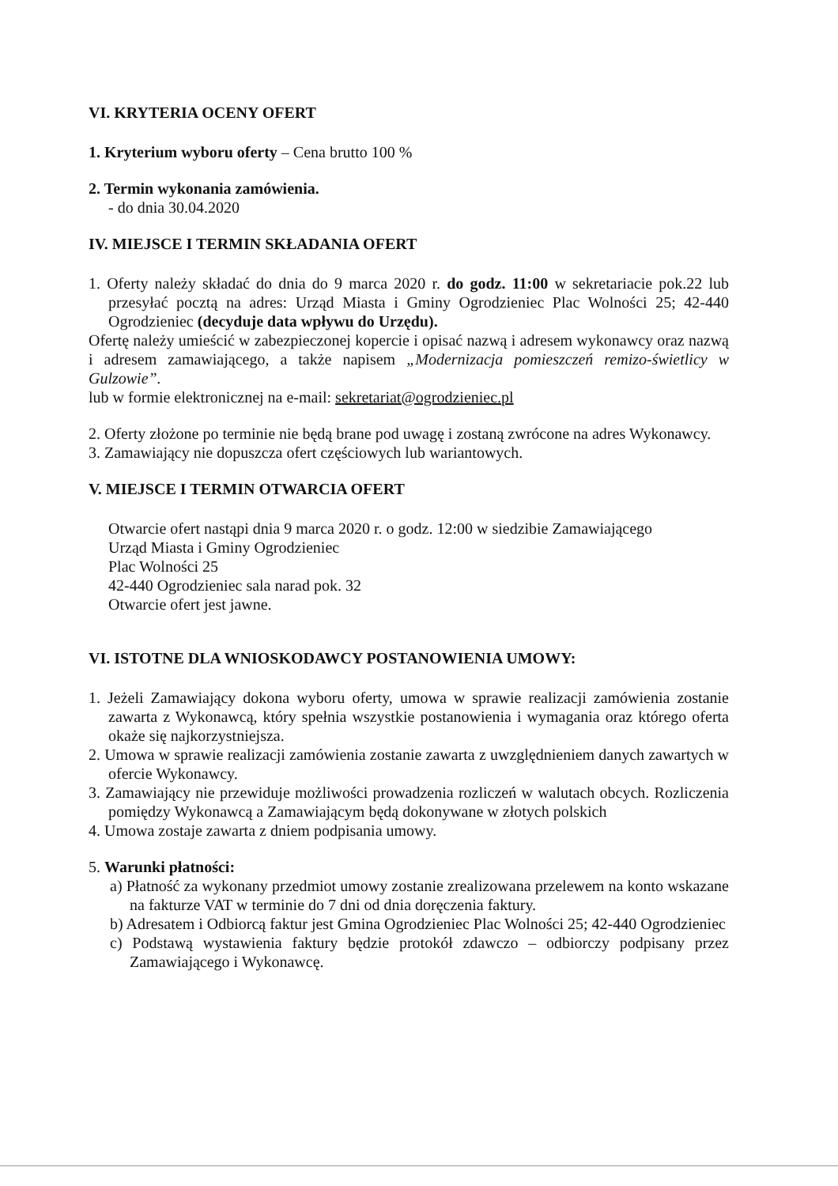VI. KRYTERIA OCENY OFERT
1. Kryterium wyboru oferty – Cena brutto 100 %
2. Termin wykonania zamówienia.
- do dnia 30.04.2020
IV. MIEJSCE I TERMIN SKŁADANIA OFERT
1. Oferty należy składać do dnia do 9 marca 2020 r. do godz. 11:00 w sekretariacie pok.22 lub przesyłać pocztą na adres: Urząd Miasta i Gminy Ogrodzieniec Plac Wolności 25; 42-440 Ogrodzieniec (decyduje data wpływu do Urzędu).
Ofertę należy umieścić w zabezpieczonej kopercie i opisać nazwą i adresem wykonawcy oraz nazwą i adresem zamawiającego, a także napisem „Modernizacja pomieszczeń remizo-świetlicy w Gulzowie”.
lub w formie elektronicznej na e-mail: sekretariat@ogrodzieniec.pl
2. Oferty złożone po terminie nie będą brane pod uwagę i zostaną zwrócone na adres Wykonawcy.
3. Zamawiający nie dopuszcza ofert częściowych lub wariantowych.
V. MIEJSCE I TERMIN OTWARCIA OFERT
Otwarcie ofert nastąpi dnia 9 marca 2020 r. o godz. 12:00 w siedzibie Zamawiającego
Urząd Miasta i Gminy Ogrodzieniec
Plac Wolności 25
42-440 Ogrodzieniec sala narad pok. 32
Otwarcie ofert jest jawne.
VI. ISTOTNE DLA WNIOSKODAWCY POSTANOWIENIA UMOWY:
1. Jeżeli Zamawiający dokona wyboru oferty, umowa w sprawie realizacji zamówienia zostanie zawarta z Wykonawcą, który spełnia wszystkie postanowienia i wymagania oraz którego oferta okaże się najkorzystniejsza.
2. Umowa w sprawie realizacji zamówienia zostanie zawarta z uwzględnieniem danych zawartych w ofercie Wykonawcy.
3. Zamawiający nie przewiduje możliwości prowadzenia rozliczeń w walutach obcych. Rozliczenia pomiędzy Wykonawcą a Zamawiającym będą dokonywane w złotych polskich
4. Umowa zostaje zawarta z dniem podpisania umowy.
5. Warunki płatności:
a) Płatność za wykonany przedmiot umowy zostanie zrealizowana przelewem na konto wskazane na fakturze VAT w terminie do 7 dni od dnia doręczenia faktury.
b) Adresatem i Odbiorcą faktur jest Gmina Ogrodzieniec Plac Wolności 25; 42-440 Ogrodzieniec
c) Podstawą wystawienia faktury będzie protokół zdawczo – odbiorczy podpisany przez Zamawiającego i Wykonawcę.